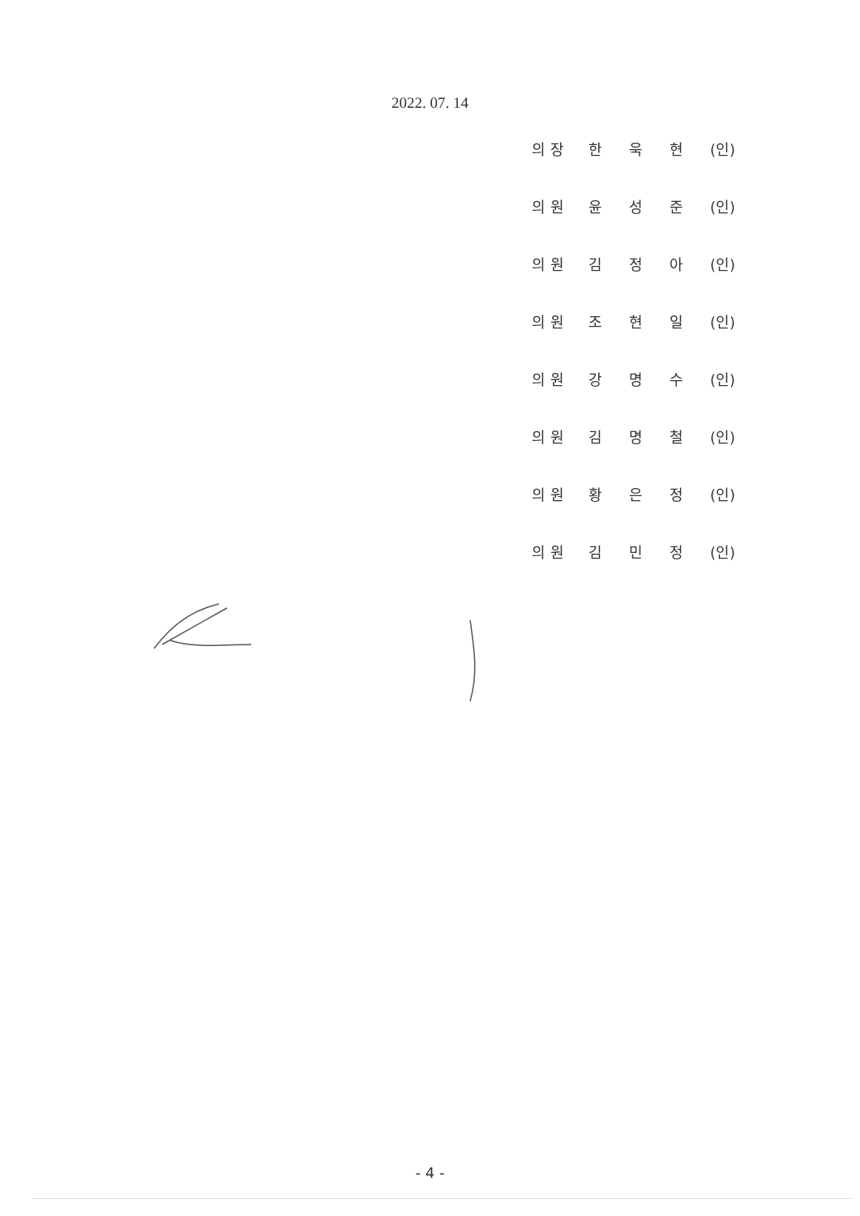2022. 07. 14
의장 한 욱 현 (인)
의원 윤 성 준 (인)
의원 김 정 아 (인)
의원 조 현 일 (인)
의원 강 명 수 (인)
의원 김 명 철 (인)
의원 황 은 정 (인)
의원 김 민 정 (인)
- 4 -